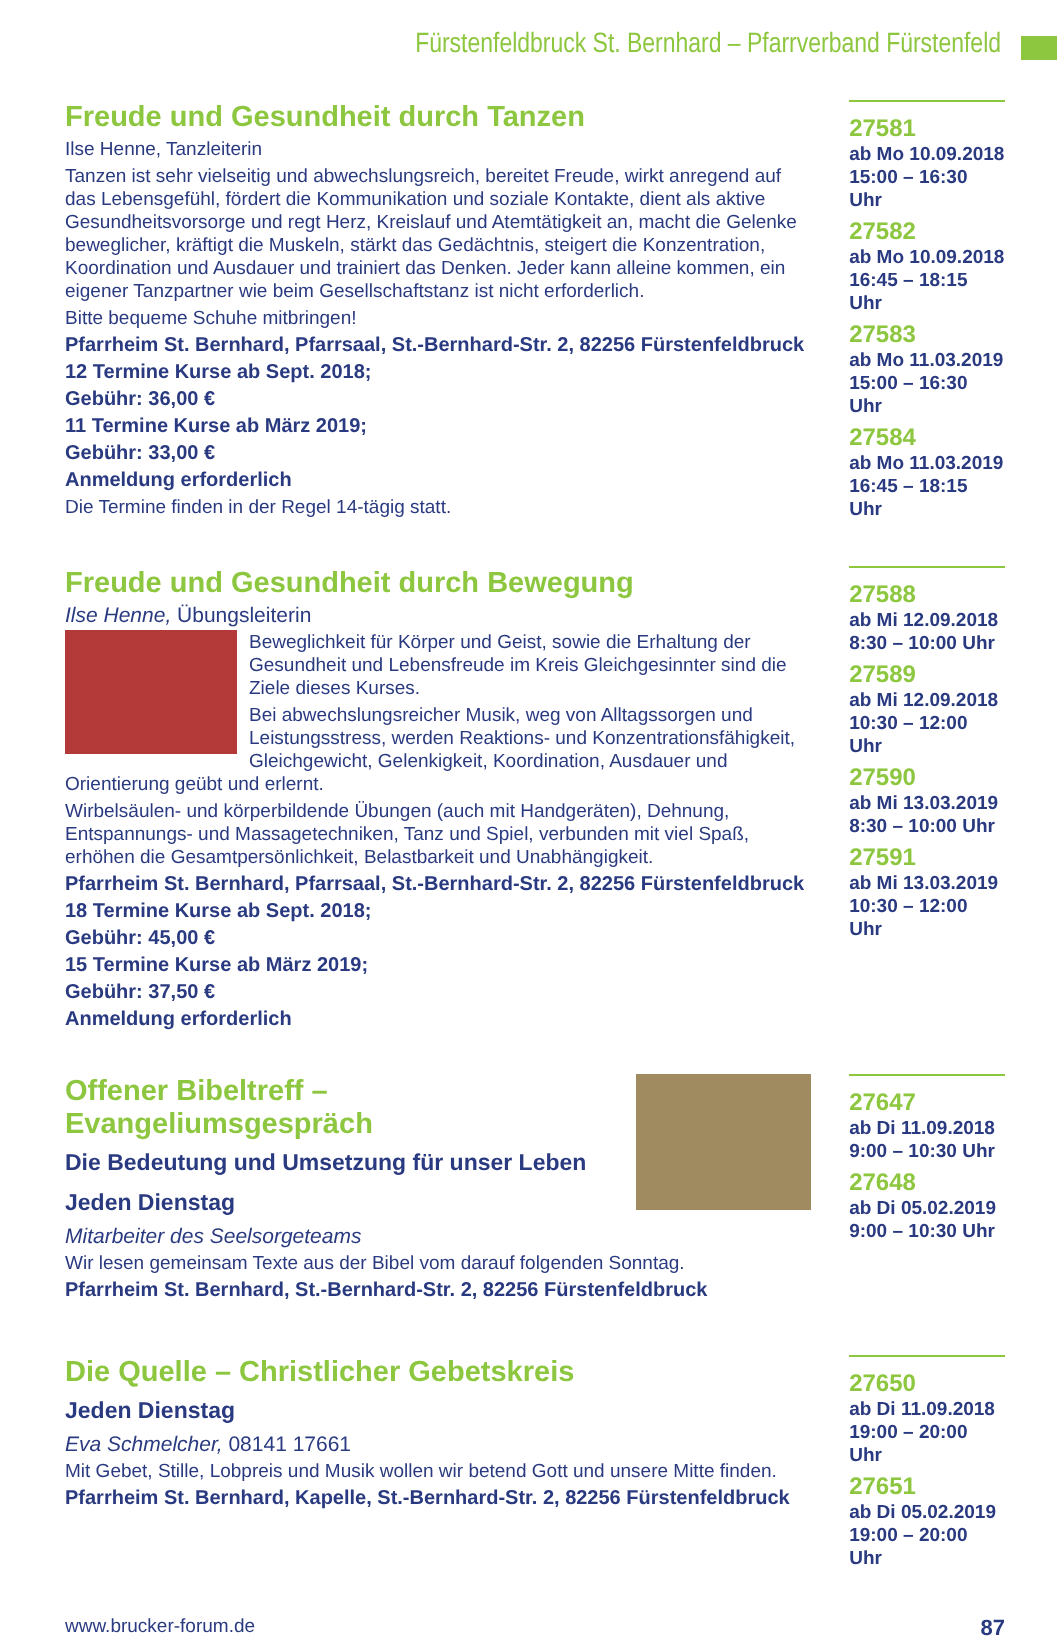Fürstenfeldbruck St. Bernhard – Pfarrverband Fürstenfeld
Freude und Gesundheit durch Tanzen
Ilse Henne, Tanzleiterin
Tanzen ist sehr vielseitig und abwechslungsreich, bereitet Freude, wirkt anregend auf das Lebensgefühl, fördert die Kommunikation und soziale Kontakte, dient als aktive Gesundheitsvorsorge und regt Herz, Kreislauf und Atemtätigkeit an, macht die Gelenke beweglicher, kräftigt die Muskeln, stärkt das Gedächtnis, steigert die Konzentration, Koordination und Ausdauer und trainiert das Denken. Jeder kann alleine kommen, ein eigener Tanzpartner wie beim Gesellschaftstanz ist nicht erforderlich.
Bitte bequeme Schuhe mitbringen!
Pfarrheim St. Bernhard, Pfarrsaal, St.-Bernhard-Str. 2, 82256 Fürstenfeldbruck
12 Termine Kurse ab Sept. 2018;
Gebühr: 36,00 €
11 Termine Kurse ab März 2019;
Gebühr: 33,00 €
Anmeldung erforderlich
Die Termine finden in der Regel 14-tägig statt.
27581
ab Mo 10.09.2018
15:00 – 16:30 Uhr
27582
ab Mo 10.09.2018
16:45 – 18:15 Uhr
27583
ab Mo 11.03.2019
15:00 – 16:30 Uhr
27584
ab Mo 11.03.2019
16:45 – 18:15 Uhr
Freude und Gesundheit durch Bewegung
Ilse Henne, Übungsleiterin
Beweglichkeit für Körper und Geist, sowie die Erhaltung der Gesundheit und Lebensfreude im Kreis Gleichgesinnter sind die Ziele dieses Kurses.
Bei abwechslungsreicher Musik, weg von Alltagssorgen und Leistungsstress, werden Reaktions- und Konzentrationsfähigkeit, Gleichgewicht, Gelenkigkeit, Koordination, Ausdauer und Orientierung geübt und erlernt.
Wirbelsäulen- und körperbildende Übungen (auch mit Handgeräten), Dehnung, Entspannungs- und Massagetechniken, Tanz und Spiel, verbunden mit viel Spaß, erhöhen die Gesamtpersönlichkeit, Belastbarkeit und Unabhängigkeit.
Pfarrheim St. Bernhard, Pfarrsaal, St.-Bernhard-Str. 2, 82256 Fürstenfeldbruck
18 Termine Kurse ab Sept. 2018;
Gebühr: 45,00 €
15 Termine Kurse ab März 2019;
Gebühr: 37,50 €
Anmeldung erforderlich
27588
ab Mi 12.09.2018
8:30 – 10:00 Uhr
27589
ab Mi 12.09.2018
10:30 – 12:00 Uhr
27590
ab Mi 13.03.2019
8:30 – 10:00 Uhr
27591
ab Mi 13.03.2019
10:30 – 12:00 Uhr
Offener Bibeltreff – Evangeliumsgespräch
Die Bedeutung und Umsetzung für unser Leben
Jeden Dienstag
Mitarbeiter des Seelsorgeteams
Wir lesen gemeinsam Texte aus der Bibel vom darauf folgenden Sonntag.
Pfarrheim St. Bernhard, St.-Bernhard-Str. 2, 82256 Fürstenfeldbruck
27647
ab Di 11.09.2018
9:00 – 10:30 Uhr
27648
ab Di 05.02.2019
9:00 – 10:30 Uhr
Die Quelle – Christlicher Gebetskreis
Jeden Dienstag
Eva Schmelcher, 08141 17661
Mit Gebet, Stille, Lobpreis und Musik wollen wir betend Gott und unsere Mitte finden.
Pfarrheim St. Bernhard, Kapelle, St.-Bernhard-Str. 2, 82256 Fürstenfeldbruck
27650
ab Di 11.09.2018
19:00 – 20:00 Uhr
27651
ab Di 05.02.2019
19:00 – 20:00 Uhr
www.brucker-forum.de 87